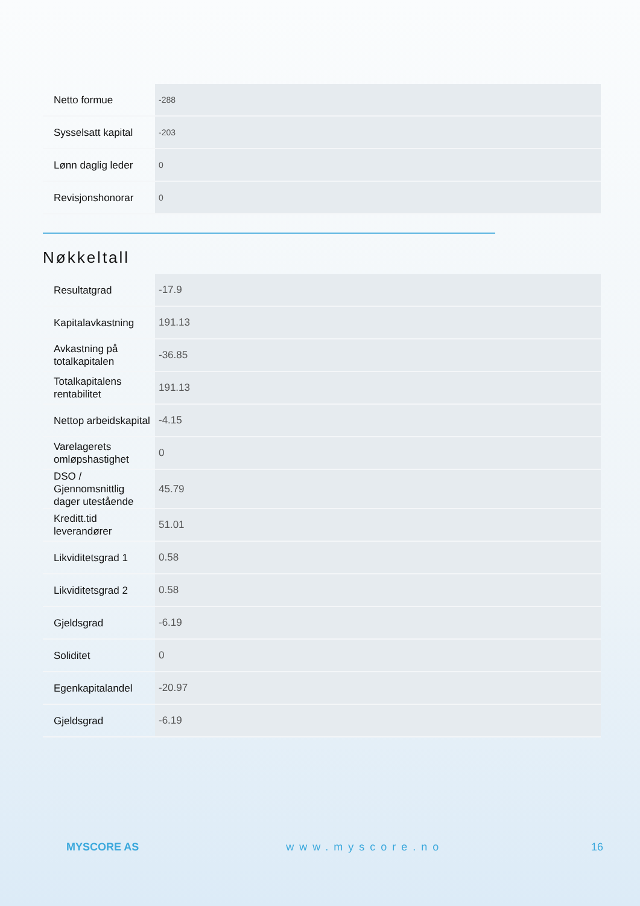| Netto formue | -288 |
| Sysselsatt kapital | -203 |
| Lønn daglig leder | 0 |
| Revisjonshonorar | 0 |
Nøkkeltall
| Resultatgrad | -17.9 |
| Kapitalavkastning | 191.13 |
| Avkastning på totalkapitalen | -36.85 |
| Totalkapitalens rentabilitet | 191.13 |
| Nettop arbeidskapital | -4.15 |
| Varelagerets omløpshastighet | 0 |
| DSO / Gjennomsnittlig dager utestående | 45.79 |
| Kreditt.tid leverandører | 51.01 |
| Likviditetsgrad 1 | 0.58 |
| Likviditetsgrad 2 | 0.58 |
| Gjeldsgrad | -6.19 |
| Soliditet | 0 |
| Egenkapitalandel | -20.97 |
| Gjeldsgrad | -6.19 |
MYSCORE AS www.myscore.no 16